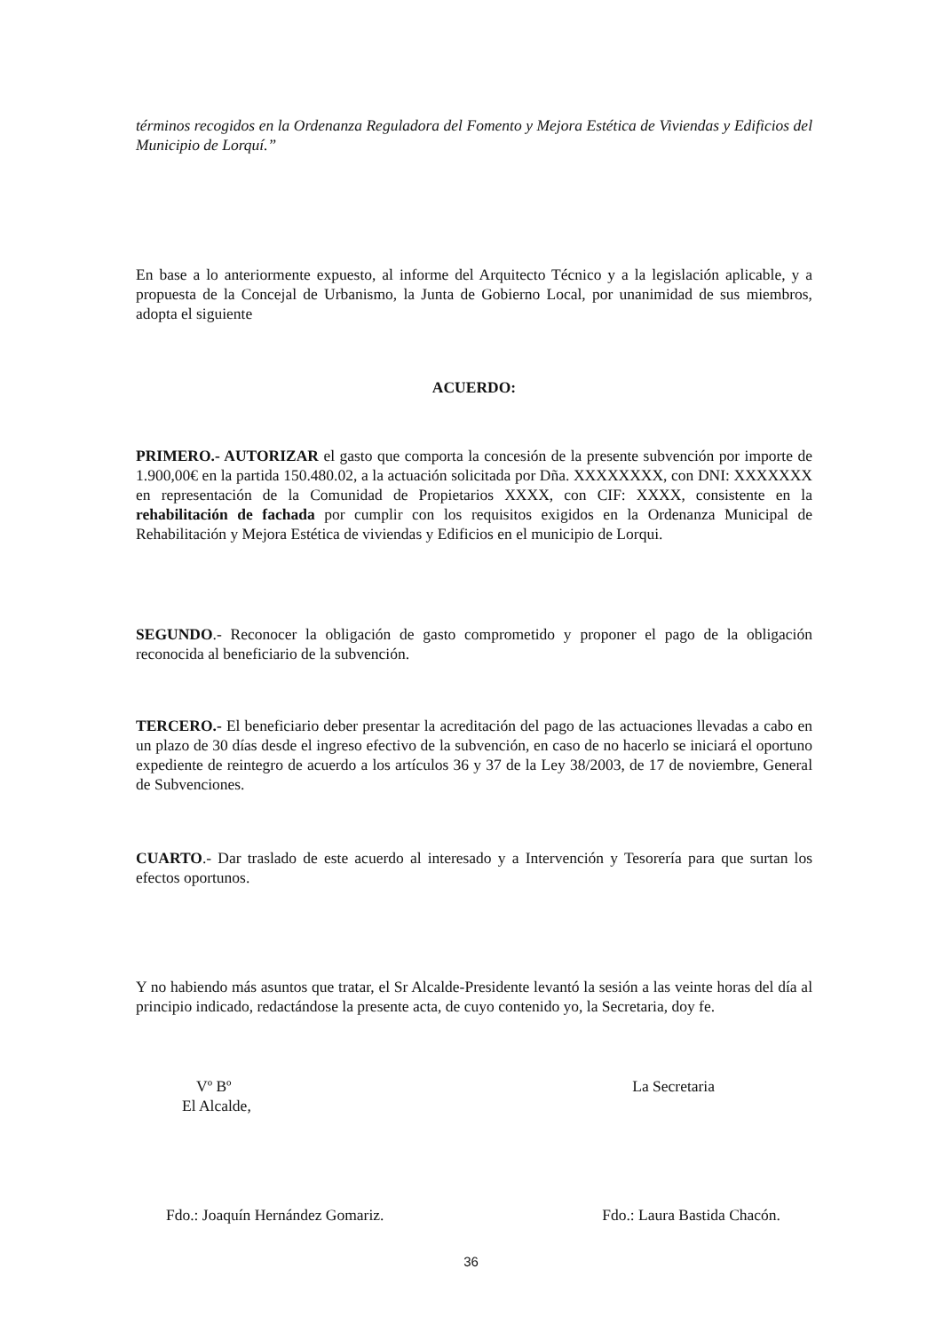términos recogidos en la Ordenanza Reguladora del Fomento y Mejora Estética de Viviendas y Edificios del Municipio de Lorquí.”
En base a lo anteriormente expuesto, al informe del Arquitecto Técnico y a la legislación aplicable, y a propuesta de la Concejal de Urbanismo, la Junta de Gobierno Local, por unanimidad de sus miembros, adopta el siguiente
ACUERDO:
PRIMERO.- AUTORIZAR el gasto que comporta la concesión de la presente subvención por importe de 1.900,00€ en la partida 150.480.02, a la actuación solicitada por Dña. XXXXXXXX, con DNI: XXXXXXX en representación de la Comunidad de Propietarios XXXX, con CIF: XXXX, consistente en la rehabilitación de fachada por cumplir con los requisitos exigidos en la Ordenanza Municipal de Rehabilitación y Mejora Estética de viviendas y Edificios en el municipio de Lorqui.
SEGUNDO.- Reconocer la obligación de gasto comprometido y proponer el pago de la obligación reconocida al beneficiario de la subvención.
TERCERO.- El beneficiario deber presentar la acreditación del pago de las actuaciones llevadas a cabo en un plazo de 30 días desde el ingreso efectivo de la subvención, en caso de no hacerlo se iniciará el oportuno expediente de reintegro de acuerdo a los artículos 36 y 37 de la Ley 38/2003, de 17 de noviembre, General de Subvenciones.
CUARTO.- Dar traslado de este acuerdo al interesado y a Intervención y Tesorería para que surtan los efectos oportunos.
Y no habiendo más asuntos que tratar, el Sr Alcalde-Presidente levantó la sesión a las veinte horas del día al principio indicado, redactándose la presente acta, de cuyo contenido yo, la Secretaria, doy fe.
Vº Bº
El Alcalde,
La Secretaria
Fdo.: Joaquín Hernández Gomariz.
Fdo.: Laura Bastida Chacón.
36